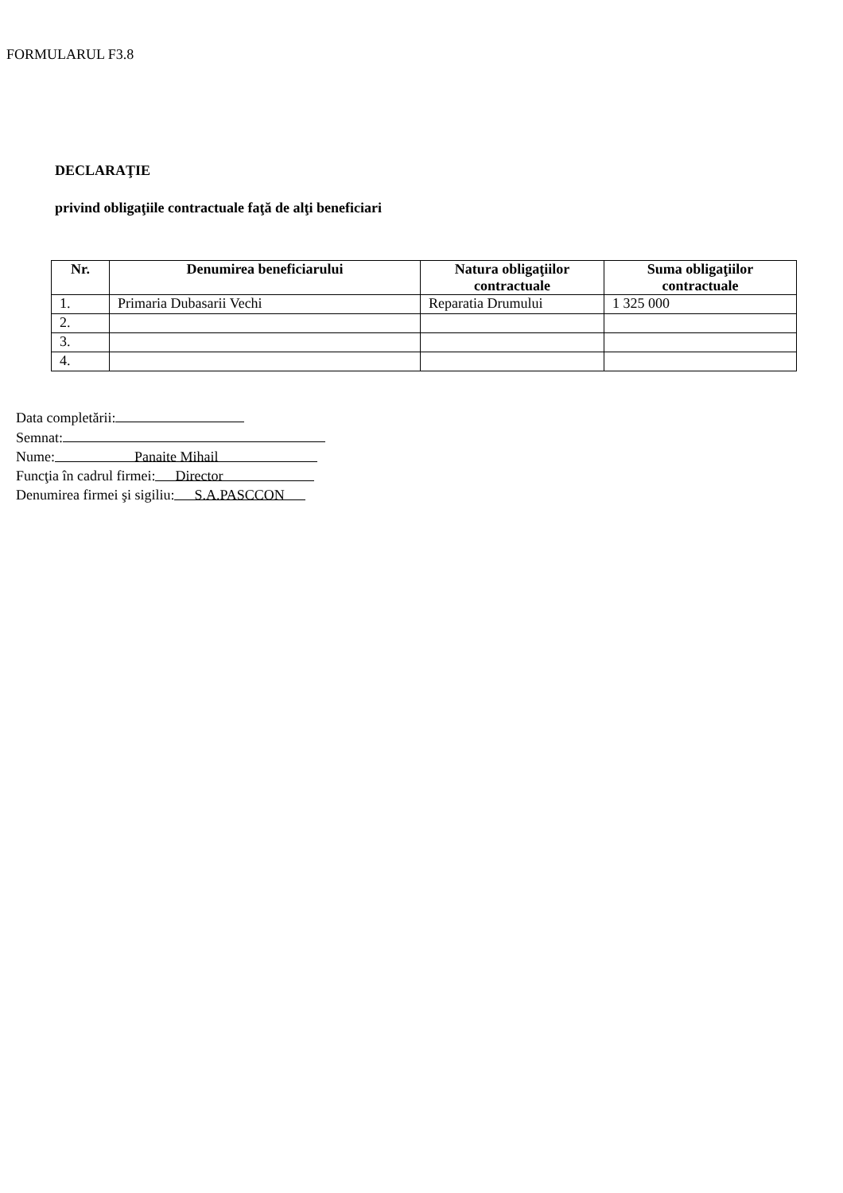FORMULARUL F3.8
DECLARAŢIE
privind obligaţiile contractuale faţă de alţi beneficiari
| Nr. | Denumirea beneficiarului | Natura obligaţiilor contractuale | Suma obligaţiilor contractuale |
| --- | --- | --- | --- |
| 1. | Primaria Dubasarii Vechi | Reparatia Drumului | 1 325 000 |
| 2. | | | |
| 3. | | | |
| 4. | | | |
Data completării:
Semnat:
Nume: Panaite Mihail
Funcţia în cadrul firmei: Director
Denumirea firmei şi sigiliu: S.A.PASCCON